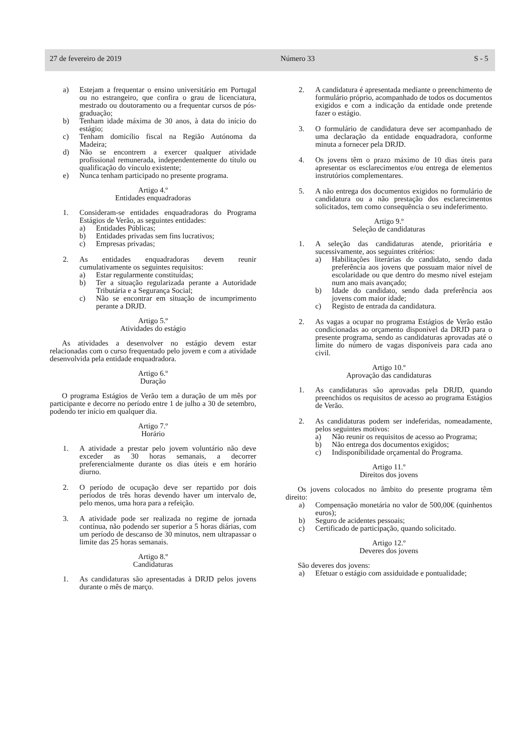27 de fevereiro de 2019 Número 33 S - 5
a) Estejam a frequentar o ensino universitário em Portugal ou no estrangeiro, que confira o grau de licenciatura, mestrado ou doutoramento ou a frequentar cursos de pós-graduação;
b) Tenham idade máxima de 30 anos, à data do início do estágio;
c) Tenham domicílio fiscal na Região Autónoma da Madeira;
d) Não se encontrem a exercer qualquer atividade profissional remunerada, independentemente do título ou qualificação do vínculo existente;
e) Nunca tenham participado no presente programa.
Artigo 4.º
Entidades enquadradoras
1. Consideram-se entidades enquadradoras do Programa Estágios de Verão, as seguintes entidades:
a) Entidades Públicas;
b) Entidades privadas sem fins lucrativos;
c) Empresas privadas;
2. As entidades enquadradoras devem reunir cumulativamente os seguintes requisitos:
a) Estar regularmente constituídas;
b) Ter a situação regularizada perante a Autoridade Tributária e a Segurança Social;
c) Não se encontrar em situação de incumprimento perante a DRJD.
Artigo 5.º
Atividades do estágio
As atividades a desenvolver no estágio devem estar relacionadas com o curso frequentado pelo jovem e com a atividade desenvolvida pela entidade enquadradora.
Artigo 6.º
Duração
O programa Estágios de Verão tem a duração de um mês por participante e decorre no período entre 1 de julho a 30 de setembro, podendo ter início em qualquer dia.
Artigo 7.º
Horário
1. A atividade a prestar pelo jovem voluntário não deve exceder as 30 horas semanais, a decorrer preferencialmente durante os dias úteis e em horário diurno.
2. O período de ocupação deve ser repartido por dois períodos de três horas devendo haver um intervalo de, pelo menos, uma hora para a refeição.
3. A atividade pode ser realizada no regime de jornada contínua, não podendo ser superior a 5 horas diárias, com um período de descanso de 30 minutos, nem ultrapassar o limite das 25 horas semanais.
Artigo 8.º
Candidaturas
1. As candidaturas são apresentadas à DRJD pelos jovens durante o mês de março.
2. A candidatura é apresentada mediante o preenchimento de formulário próprio, acompanhado de todos os documentos exigidos e com a indicação da entidade onde pretende fazer o estágio.
3. O formulário de candidatura deve ser acompanhado de uma declaração da entidade enquadradora, conforme minuta a fornecer pela DRJD.
4. Os jovens têm o prazo máximo de 10 dias úteis para apresentar os esclarecimentos e/ou entrega de elementos instrutórios complementares.
5. A não entrega dos documentos exigidos no formulário de candidatura ou a não prestação dos esclarecimentos solicitados, tem como consequência o seu indeferimento.
Artigo 9.º
Seleção de candidaturas
1. A seleção das candidaturas atende, prioritária e sucessivamente, aos seguintes critérios:
a) Habilitações literárias do candidato, sendo dada preferência aos jovens que possuam maior nível de escolaridade ou que dentro do mesmo nível estejam num ano mais avançado;
b) Idade do candidato, sendo dada preferência aos jovens com maior idade;
c) Registo de entrada da candidatura.
2. As vagas a ocupar no programa Estágios de Verão estão condicionadas ao orçamento disponível da DRJD para o presente programa, sendo as candidaturas aprovadas até o limite do número de vagas disponíveis para cada ano civil.
Artigo 10.º
Aprovação das candidaturas
1. As candidaturas são aprovadas pela DRJD, quando preenchidos os requisitos de acesso ao programa Estágios de Verão.
2. As candidaturas podem ser indeferidas, nomeadamente, pelos seguintes motivos:
a) Não reunir os requisitos de acesso ao Programa;
b) Não entrega dos documentos exigidos;
c) Indisponibilidade orçamental do Programa.
Artigo 11.º
Direitos dos jovens
Os jovens colocados no âmbito do presente programa têm direito:
a) Compensação monetária no valor de 500,00€ (quinhentos euros);
b) Seguro de acidentes pessoais;
c) Certificado de participação, quando solicitado.
Artigo 12.º
Deveres dos jovens
São deveres dos jovens:
a) Efetuar o estágio com assiduidade e pontualidade;